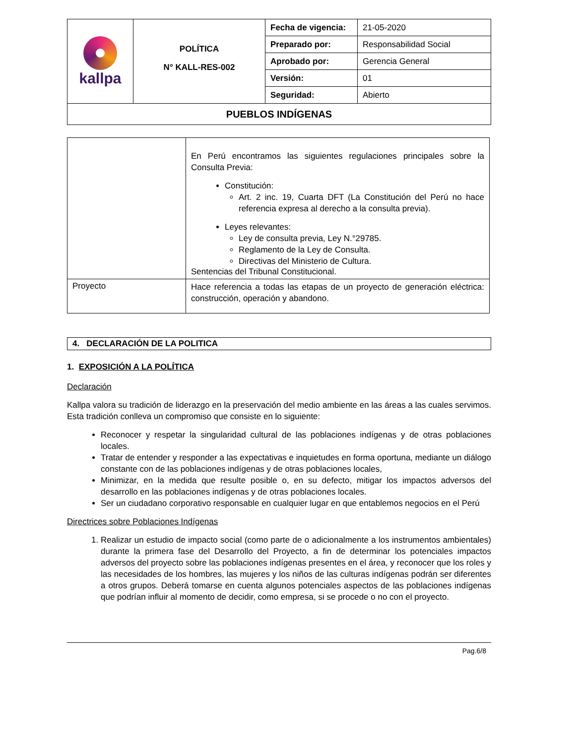| kallpa | POLÍTICA N° KALL-RES-002 | Fecha de vigencia: | 21-05-2020 |
| | | Preparado por: | Responsabilidad Social |
| | | Aprobado por: | Gerencia General |
| | | Versión: | 01 |
| | | Seguridad: | Abierto |
| PUEBLOS INDÍGENAS | | | |
| | En Perú encontramos las siguientes regulaciones principales sobre la Consulta Previa: Constitución: Art. 2 inc. 19, Cuarta DFT (La Constitución del Perú no hace referencia expresa al derecho a la consulta previa). Leyes relevantes: Ley de consulta previa, Ley N.°29785. Reglamento de la Ley de Consulta. Directivas del Ministerio de Cultura. Sentencias del Tribunal Constitucional. |
| Proyecto | Hace referencia a todas las etapas de un proyecto de generación eléctrica: construcción, operación y abandono. |
4. DECLARACIÓN DE LA POLITICA
1. EXPOSICIÓN A LA POLÍTICA
Declaración
Kallpa valora su tradición de liderazgo en la preservación del medio ambiente en las áreas a las cuales servimos. Esta tradición conlleva un compromiso que consiste en lo siguiente:
Reconocer y respetar la singularidad cultural de las poblaciones indígenas y de otras poblaciones locales.
Tratar de entender y responder a las expectativas e inquietudes en forma oportuna, mediante un diálogo constante con de las poblaciones indígenas y de otras poblaciones locales,
Minimizar, en la medida que resulte posible o, en su defecto, mitigar los impactos adversos del desarrollo en las poblaciones indígenas y de otras poblaciones locales.
Ser un ciudadano corporativo responsable en cualquier lugar en que entablemos negocios en el Perú
Directrices sobre Poblaciones Indígenas
1. Realizar un estudio de impacto social (como parte de o adicionalmente a los instrumentos ambientales) durante la primera fase del Desarrollo del Proyecto, a fin de determinar los potenciales impactos adversos del proyecto sobre las poblaciones indígenas presentes en el área, y reconocer que los roles y las necesidades de los hombres, las mujeres y los niños de las culturas indígenas podrán ser diferentes a otros grupos. Deberá tomarse en cuenta algunos potenciales aspectos de las poblaciones indígenas que podrían influir al momento de decidir, como empresa, si se procede o no con el proyecto.
Pag.6/8